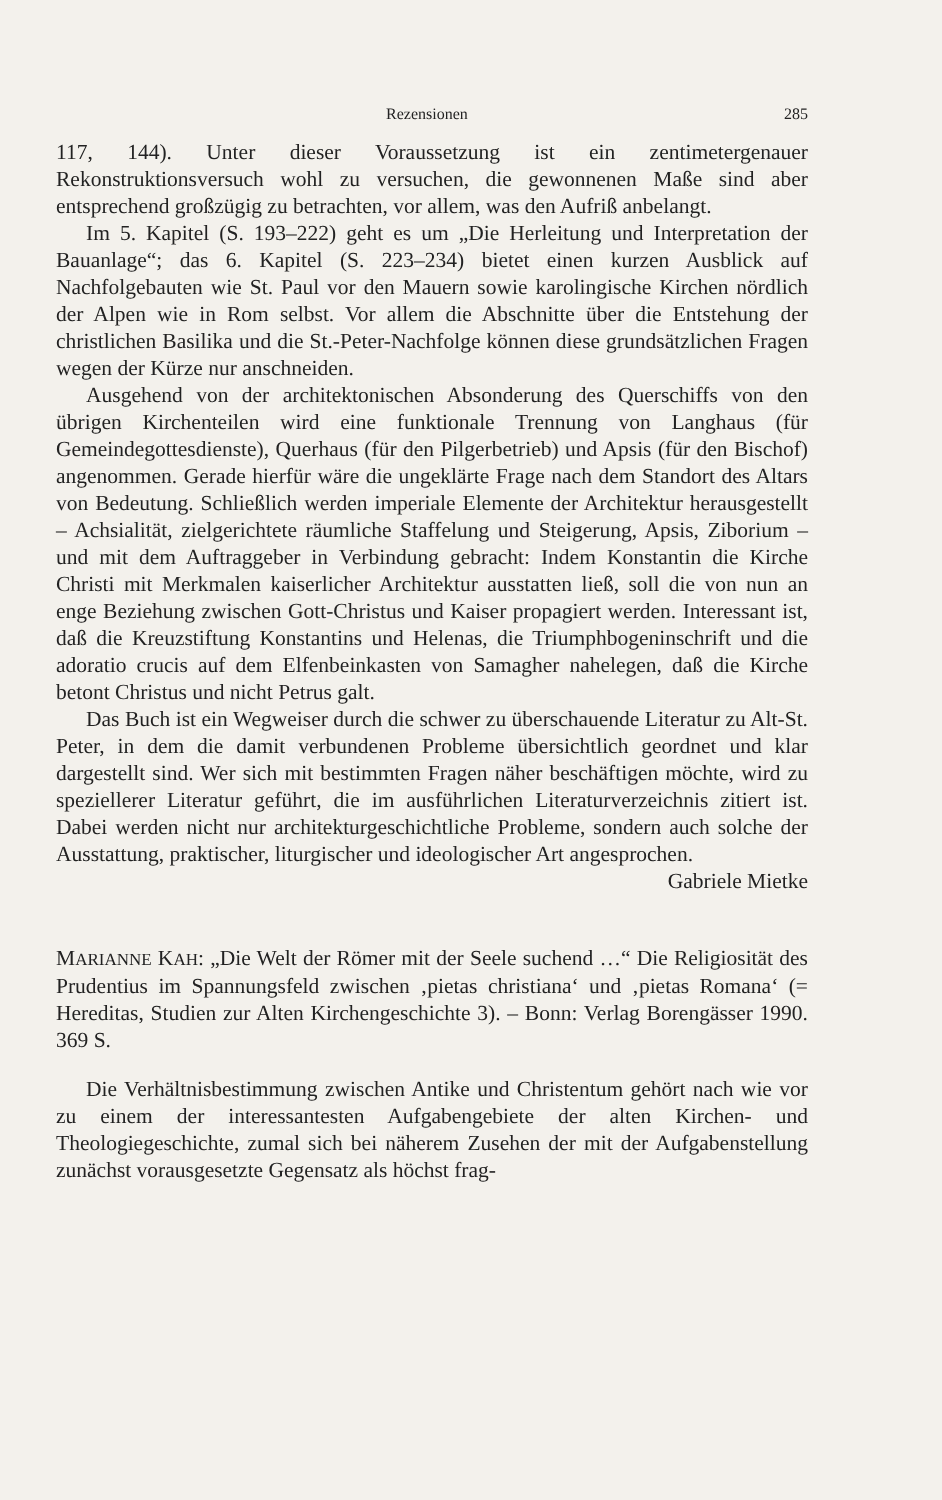Rezensionen 285
117, 144). Unter dieser Voraussetzung ist ein zentimetergenauer Rekonstruktionsversuch wohl zu versuchen, die gewonnenen Maße sind aber entsprechend großzügig zu betrachten, vor allem, was den Aufriß anbelangt.
Im 5. Kapitel (S. 193–222) geht es um „Die Herleitung und Interpretation der Bauanlage“; das 6. Kapitel (S. 223–234) bietet einen kurzen Ausblick auf Nachfolgebauten wie St. Paul vor den Mauern sowie karolingische Kirchen nördlich der Alpen wie in Rom selbst. Vor allem die Abschnitte über die Entstehung der christlichen Basilika und die St.-Peter-Nachfolge können diese grundsätzlichen Fragen wegen der Kürze nur anschneiden.
Ausgehend von der architektonischen Absonderung des Querschiffs von den übrigen Kirchenteilen wird eine funktionale Trennung von Langhaus (für Gemeindegottesdienste), Querhaus (für den Pilgerbetrieb) und Apsis (für den Bischof) angenommen. Gerade hierfür wäre die ungeklärte Frage nach dem Standort des Altars von Bedeutung. Schließlich werden imperiale Elemente der Architektur herausgestellt – Achsialität, zielgerichtete räumliche Staffelung und Steigerung, Apsis, Ziborium – und mit dem Auftraggeber in Verbindung gebracht: Indem Konstantin die Kirche Christi mit Merkmalen kaiserlicher Architektur ausstatten ließ, soll die von nun an enge Beziehung zwischen Gott-Christus und Kaiser propagiert werden. Interessant ist, daß die Kreuzstiftung Konstantins und Helenas, die Triumphbogeninschrift und die adoratio crucis auf dem Elfenbeinkasten von Samagher nahelegen, daß die Kirche betont Christus und nicht Petrus galt.
Das Buch ist ein Wegweiser durch die schwer zu überschauende Literatur zu Alt-St. Peter, in dem die damit verbundenen Probleme übersichtlich geordnet und klar dargestellt sind. Wer sich mit bestimmten Fragen näher beschäftigen möchte, wird zu speziellerer Literatur geführt, die im ausführlichen Literaturverzeichnis zitiert ist. Dabei werden nicht nur architekturgeschichtliche Probleme, sondern auch solche der Ausstattung, praktischer, liturgischer und ideologischer Art angesprochen.
Gabriele Mietke
MARIANNE KAH: „Die Welt der Römer mit der Seele suchend …“ Die Religiosität des Prudentius im Spannungsfeld zwischen ‚pietas christiana‘ und ‚pietas Romana‘ (= Hereditas, Studien zur Alten Kirchengeschichte 3). – Bonn: Verlag Borengässer 1990. 369 S.
Die Verhältnisbestimmung zwischen Antike und Christentum gehört nach wie vor zu einem der interessantesten Aufgabengebiete der alten Kirchen- und Theologiegeschichte, zumal sich bei näherem Zusehen der mit der Aufgabenstellung zunächst vorausgesetzte Gegensatz als höchst frag-